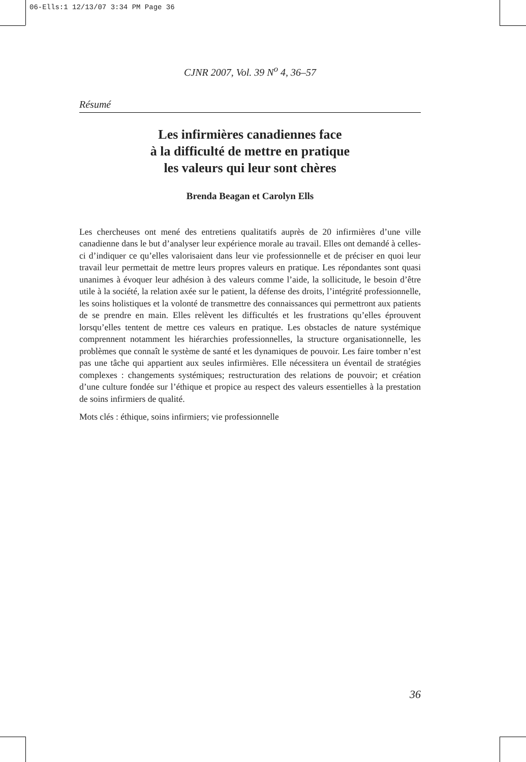06-Ells:1 12/13/07 3:34 PM Page 36
CJNR 2007, Vol. 39 N<sup>o</sup> 4, 36–57
Résumé
Les infirmières canadiennes face
à la difficulté de mettre en pratique
les valeurs qui leur sont chères
Brenda Beagan et Carolyn Ells
Les chercheuses ont mené des entretiens qualitatifs auprès de 20 infirmières d’une ville canadienne dans le but d’analyser leur expérience morale au travail. Elles ont demandé à celles-ci d’indiquer ce qu’elles valorisaient dans leur vie professionnelle et de préciser en quoi leur travail leur permettait de mettre leurs propres valeurs en pratique. Les répondantes sont quasi unanimes à évoquer leur adhésion à des valeurs comme l’aide, la sollicitude, le besoin d’être utile à la société, la relation axée sur le patient, la défense des droits, l’intégrité professionnelle, les soins holistiques et la volonté de transmettre des connaissances qui permettront aux patients de se prendre en main. Elles relèvent les difficultés et les frustrations qu’elles éprouvent lorsqu’elles tentent de mettre ces valeurs en pratique. Les obstacles de nature systémique comprennent notamment les hiérarchies professionnelles, la structure organisationnelle, les problèmes que connaît le système de santé et les dynamiques de pouvoir. Les faire tomber n’est pas une tâche qui appartient aux seules infirmières. Elle nécessitera un éventail de stratégies complexes : changements systémiques; restructuration des relations de pouvoir; et création d’une culture fondée sur l’éthique et propice au respect des valeurs essentielles à la prestation de soins infirmiers de qualité.
Mots clés : éthique, soins infirmiers; vie professionnelle
36